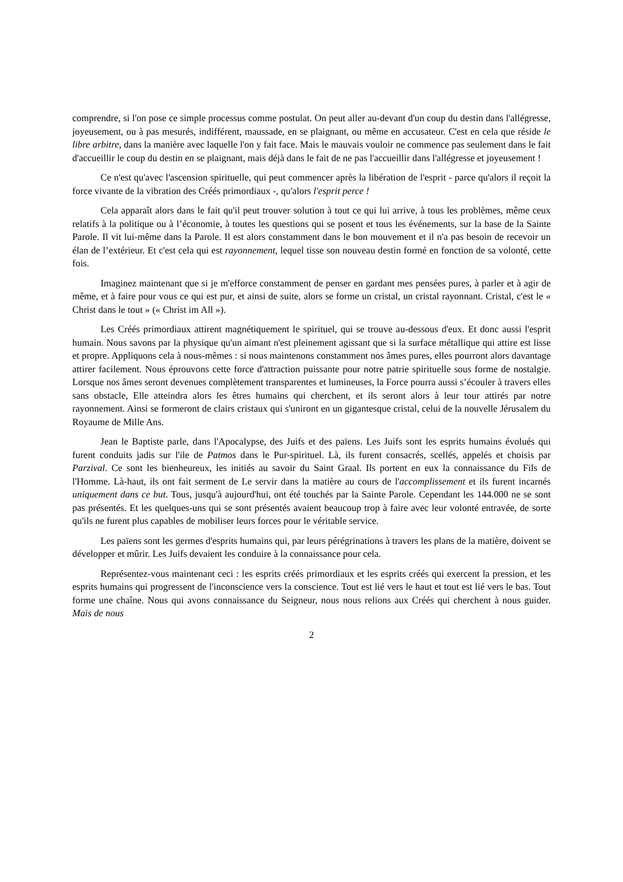comprendre, si l'on pose ce simple processus comme postulat. On peut aller au-devant d'un coup du destin dans l'allégresse, joyeusement, ou à pas mesurés, indifférent, maussade, en se plaignant, ou même en accusateur. C'est en cela que réside le libre arbitre, dans la manière avec laquelle l'on y fait face. Mais le mauvais vouloir ne commence pas seulement dans le fait d'accueillir le coup du destin en se plaignant, mais déjà dans le fait de ne pas l'accueillir dans l'allégresse et joyeusement !
Ce n'est qu'avec l'ascension spirituelle, qui peut commencer après la libération de l'esprit - parce qu'alors il reçoit la force vivante de la vibration des Créés primordiaux -, qu'alors l'esprit perce !
Cela apparaît alors dans le fait qu'il peut trouver solution à tout ce qui lui arrive, à tous les problèmes, même ceux relatifs à la politique ou à l’économie, à toutes les questions qui se posent et tous les événements, sur la base de la Sainte Parole. Il vit lui-même dans la Parole. Il est alors constamment dans le bon mouvement et il n'a pas besoin de recevoir un élan de l’extérieur. Et c'est cela qui est rayonnement, lequel tisse son nouveau destin formé en fonction de sa volonté, cette fois.
Imaginez maintenant que si je m'efforce constamment de penser en gardant mes pensées pures, à parler et à agir de même, et à faire pour vous ce qui est pur, et ainsi de suite, alors se forme un cristal, un cristal rayonnant. Cristal, c'est le « Christ dans le tout » (« Christ im All »).
Les Créés primordiaux attirent magnétiquement le spirituel, qui se trouve au-dessous d'eux. Et donc aussi l'esprit humain. Nous savons par la physique qu'un aimant n'est pleinement agissant que si la surface métallique qui attire est lisse et propre. Appliquons cela à nous-mêmes : si nous maintenons constamment nos âmes pures, elles pourront alors davantage attirer facilement. Nous éprouvons cette force d'attraction puissante pour notre patrie spirituelle sous forme de nostalgie. Lorsque nos âmes seront devenues complètement transparentes et lumineuses, la Force pourra aussi s’écouler à travers elles sans obstacle, Elle atteindra alors les êtres humains qui cherchent, et ils seront alors à leur tour attirés par notre rayonnement. Ainsi se formeront de clairs cristaux qui s'uniront en un gigantesque cristal, celui de la nouvelle Jérusalem du Royaume de Mille Ans.
Jean le Baptiste parle, dans l'Apocalypse, des Juifs et des païens. Les Juifs sont les esprits humains évolués qui furent conduits jadis sur l'ile de Patmos dans le Pur-spirituel. Là, ils furent consacrés, scellés, appelés et choisis par Parzival. Ce sont les bienheureux, les initiés au savoir du Saint Graal. Ils portent en eux la connaissance du Fils de l'Homme. Là-haut, ils ont fait serment de Le servir dans la matière au cours de l'accomplissement et ils furent incarnés uniquement dans ce but. Tous, jusqu'à aujourd'hui, ont été touchés par la Sainte Parole. Cependant les 144.000 ne se sont pas présentés. Et les quelques-uns qui se sont présentés avaient beaucoup trop à faire avec leur volonté entravée, de sorte qu'ils ne furent plus capables de mobiliser leurs forces pour le véritable service.
Les païens sont les germes d'esprits humains qui, par leurs pérégrinations à travers les plans de la matière, doivent se développer et mûrir. Les Juifs devaient les conduire à la connaissance pour cela.
Représentez-vous maintenant ceci : les esprits créés primordiaux et les esprits créés qui exercent la pression, et les esprits humains qui progressent de l'inconscience vers la conscience. Tout est lié vers le haut et tout est lié vers le bas. Tout forme une chaîne. Nous qui avons connaissance du Seigneur, nous nous relions aux Créés qui cherchent à nous guider. Mais de nous
2